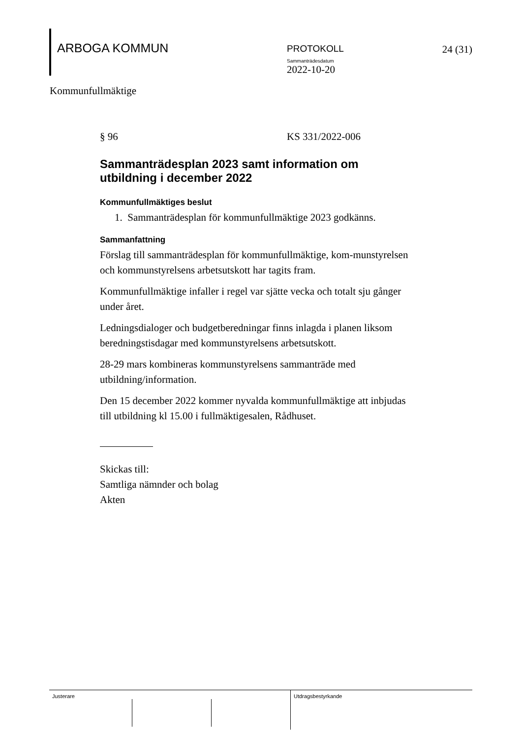ARBOGA KOMMUN
PROTOKOLL
Sammanträdesdatum
2022-10-20
24 (31)
Kommunfullmäktige
§ 96 KS 331/2022-006
Sammanträdesplan 2023 samt information om utbildning i december 2022
Kommunfullmäktiges beslut
1. Sammanträdesplan för kommunfullmäktige 2023 godkänns.
Sammanfattning
Förslag till sammanträdesplan för kommunfullmäktige, kom-munstyrelsen och kommunstyrelsens arbetsutskott har tagits fram.
Kommunfullmäktige infaller i regel var sjätte vecka och totalt sju gånger under året.
Ledningsdialoger och budgetberedningar finns inlagda i planen liksom beredningstisdagar med kommunstyrelsens arbetsutskott.
28-29 mars kombineras kommunstyrelsens sammanträde med utbildning/information.
Den 15 december 2022 kommer nyvalda kommunfullmäktige att inbjudas till utbildning kl 15.00 i fullmäktigesalen, Rådhuset.
Skickas till:
Samtliga nämnder och bolag
Akten
Justerare Utdragsbestyrkande